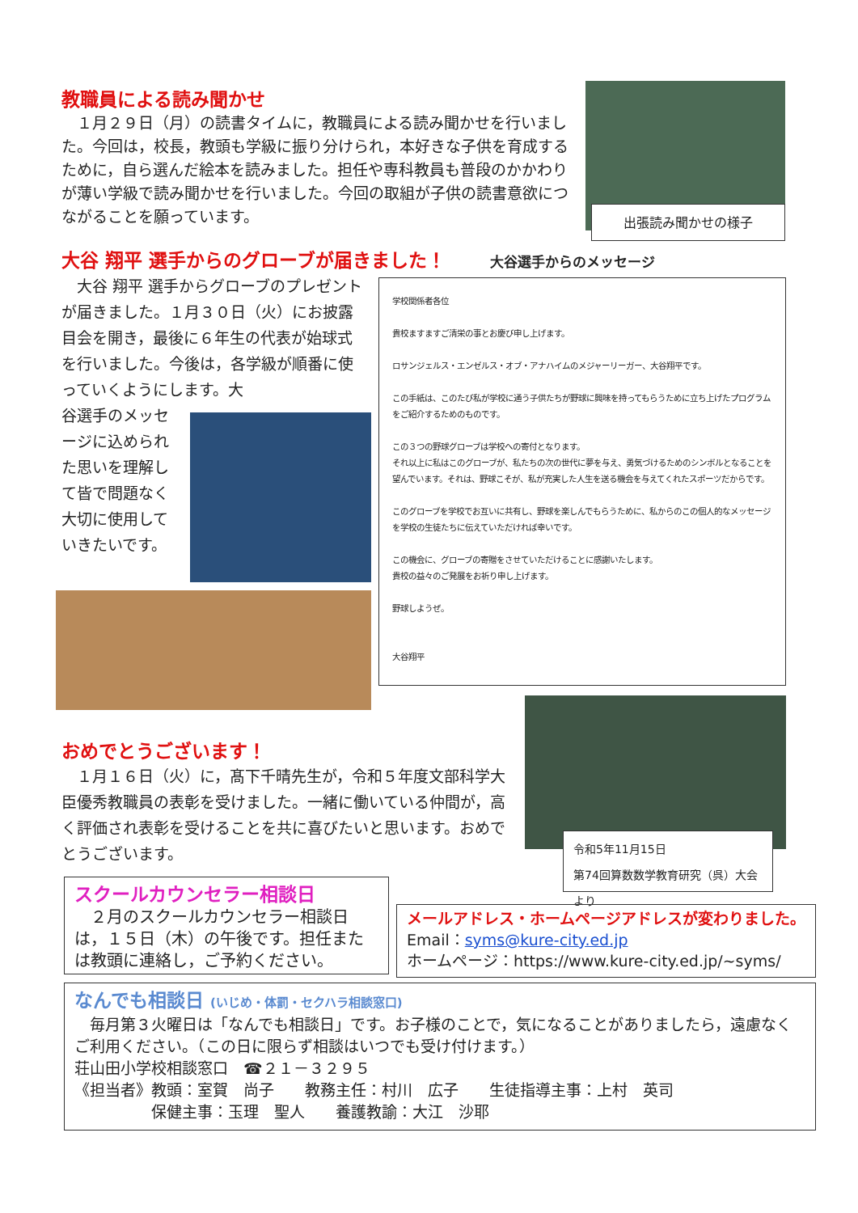教職員による読み聞かせ
　１月２９日（月）の読書タイムに，教職員による読み聞かせを行いました。今回は，校長，教頭も学級に振り分けられ，本好きな子供を育成するために，自ら選んだ絵本を読みました。担任や専科教員も普段のかかわりが薄い学級で読み聞かせを行いました。今回の取組が子供の読書意欲につながることを願っています。
出張読み聞かせの様子
大谷 翔平 選手からのグローブが届きました！ 大谷選手からのメッセージ
　大谷 翔平 選手からグローブのプレゼントが届きました。１月３０日（火）にお披露目会を開き，最後に６年生の代表が始球式を行いました。今後は，各学級が順番に使っていくようにします。大
谷選手のメッセージに込められた思いを理解して皆で問題なく大切に使用していきたいです。
学校関係者各位
貴校ますますご清栄の事とお慶び申し上げます。
ロサンジェルス・エンゼルス・オブ・アナハイムのメジャーリーガー、大谷翔平です。
この手紙は、このたび私が学校に通う子供たちが野球に興味を持ってもらうために立ち上げたプログラムをご紹介するためのものです。
この３つの野球グローブは学校への寄付となります。
それ以上に私はこのグローブが、私たちの次の世代に夢を与え、勇気づけるためのシンボルとなることを望んでいます。それは、野球こそが、私が充実した人生を送る機会を与えてくれたスポーツだからです。
このグローブを学校でお互いに共有し、野球を楽しんでもらうために、私からのこの個人的なメッセージを学校の生徒たちに伝えていただければ幸いです。
この機会に、グローブの寄贈をさせていただけることに感謝いたします。
貴校の益々のご発展をお祈り申し上げます。
野球しようぜ。
大谷翔平
おめでとうございます！
　１月１６日（火）に，髙下千晴先生が，令和５年度文部科学大臣優秀教職員の表彰を受けました。一緒に働いている仲間が，高く評価され表彰を受けることを共に喜びたいと思います。おめでとうございます。
令和5年11月15日
第74回算数数学教育研究（呉）大会より
スクールカウンセラー相談日
　２月のスクールカウンセラー相談日は，１５日（木）の午後です。担任または教頭に連絡し，ご予約ください。
メールアドレス・ホームページアドレスが変わりました。
Email：syms@kure-city.ed.jp
ホームページ：https://www.kure-city.ed.jp/~syms/
なんでも相談日 (いじめ・体罰・セクハラ相談窓口)
　毎月第３火曜日は「なんでも相談日」です。お子様のことで，気になることがありましたら，遠慮なくご利用ください。（この日に限らず相談はいつでも受け付けます。）
荘山田小学校相談窓口　☎２１－３２９５
《担当者》教頭：室賀　尚子　　教務主任：村川　広子　　生徒指導主事：上村　英司
　　　　　保健主事：玉理　聖人　　養護教諭：大江　沙耶